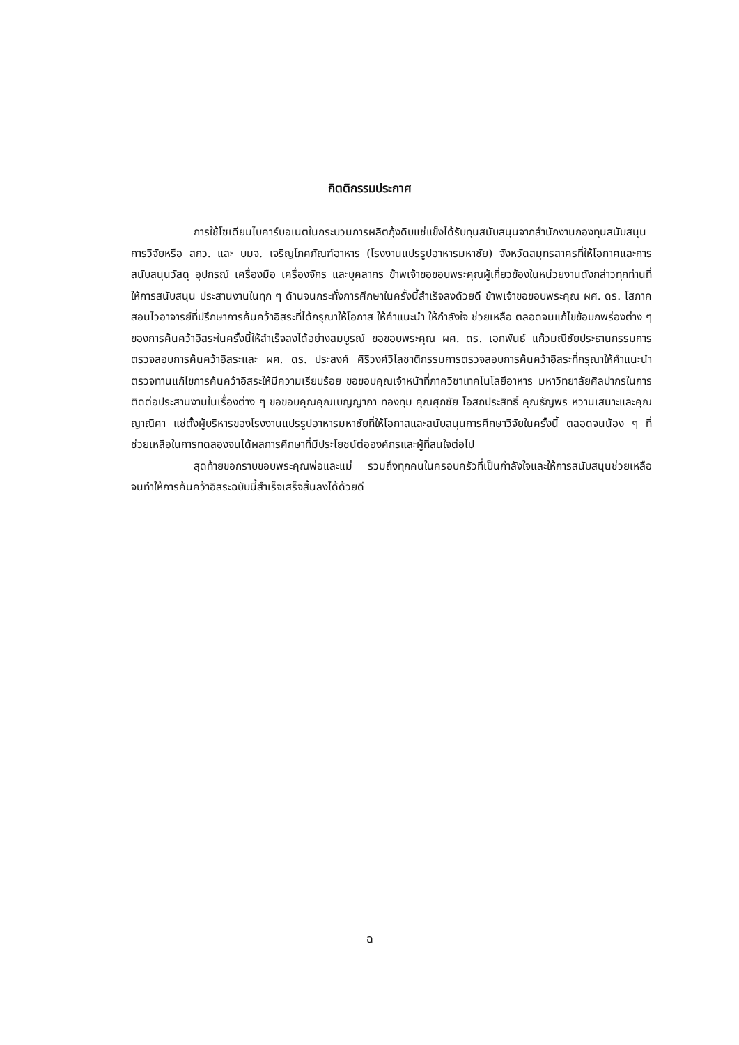กิตติกรรมประกาศ
การใช้โซเดียมไบคาร์บอเนตในกระบวนการผลิตกุ้งดิบแช่แข็งได้รับทุนสนับสนุนจากสำนักงานกองทุนสนับสนุนการวิจัยหรือ สกว. และ บมจ. เจริญโภคภัณฑ์อาหาร (โรงงานแปรรูปอาหารมหาชัย) จังหวัดสมุทรสาครที่ให้โอกาศและการสนับสนุนวัสดุ อุปกรณ์ เครื่องมือ เครื่องจักร และบุคลากร ข้าพเจ้าขอขอบพระคุณผู้เกี่ยวข้องในหน่วยงานดังกล่าวทุกท่านที่ให้การสนับสนุน ประสานงานในทุก ๆ ด้านจนกระทั่งการศึกษาในครั้งนี้สำเร็จลงด้วยดี ข้าพเจ้าขอขอบพระคุณ ผศ. ดร. โสภาค สอนไวอาจารย์ที่ปรึกษาการค้นคว้าอิสระที่ได้กรุณาให้โอกาส ให้คำแนะนำ ให้กำลังใจ ช่วยเหลือ ตลอดจนแก้ไขข้อบกพร่องต่าง ๆ ของการค้นคว้าอิสระในครั้งนี้ให้สำเร็จลงได้อย่างสมบูรณ์ ขอขอบพระคุณ ผศ. ดร. เอกพันธ์ แก้วมณีชัยประธานกรรมการตรวจสอบการค้นคว้าอิสระและ ผศ. ดร. ประสงค์ ศิริวงศ์วิไลชาติกรรมการตรวจสอบการค้นคว้าอิสระที่กรุณาให้คำแนะนำตรวจทานแก้ไขการค้นคว้าอิสระให้มีความเรียบร้อย ขอขอบคุณเจ้าหน้าที่ภาควิชาเทคโนโลยีอาหาร มหาวิทยาลัยศิลปากรในการติดต่อประสานงานในเรื่องต่าง ๆ ขอขอบคุณคุณเบญญาภา ทองทุม คุณศุภชัย โอสถประสิทธิ์ คุณธัญพร หวานเสนาะและคุณญาณิศา แซ่ตั้งผู้บริหารของโรงงานแปรรูปอาหารมหาชัยที่ให้โอกาสและสนับสนุนการศึกษาวิจัยในครั้งนี้ ตลอดจนน้อง ๆ ที่ช่วยเหลือในการทดลองจนได้ผลการศึกษาที่มีประโยชน์ต่อองค์กรและผู้ที่สนใจต่อไป
สุดท้ายขอกราบขอบพระคุณพ่อและแม่ รวมถึงทุกคนในครอบครัวที่เป็นกำลังใจและให้การสนับสนุนช่วยเหลือจนทำให้การค้นคว้าอิสระฉบับนี้สำเร็จเสร็จสิ้นลงได้ด้วยดี
ฉ